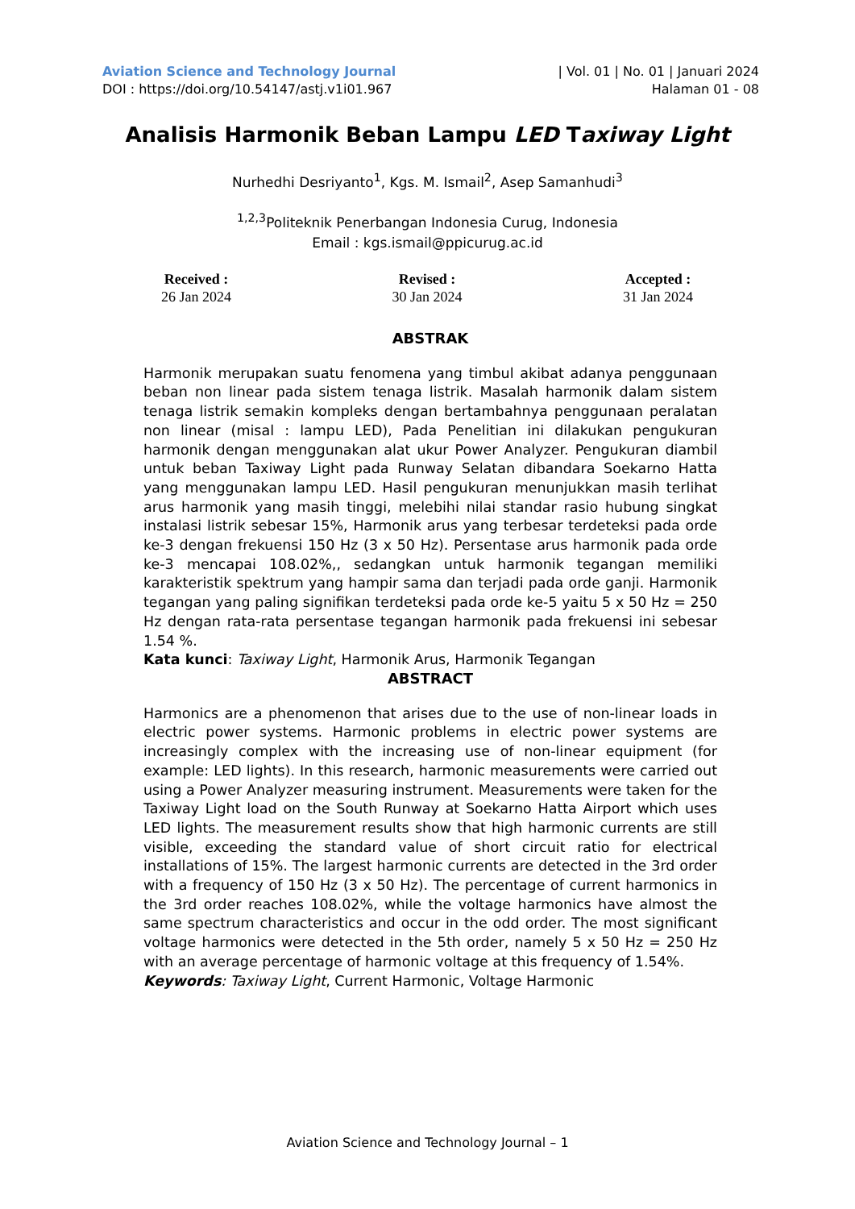Aviation Science and Technology Journal
DOI : https://doi.org/10.54147/astj.v1i01.967
| Vol. 01 | No. 01 | Januari 2024
Halaman 01 - 08
Analisis Harmonik Beban Lampu LED Taxiway Light
Nurhedhi Desriyanto<sup>1</sup>, Kgs. M. Ismail<sup>2</sup>, Asep Samanhudi<sup>3</sup>
<sup>1,2,3</sup>Politeknik Penerbangan Indonesia Curug, Indonesia
Email : kgs.ismail@ppicurug.ac.id
Received :
26 Jan 2024
Revised :
30 Jan 2024
Accepted :
31 Jan 2024
ABSTRAK
Harmonik merupakan suatu fenomena yang timbul akibat adanya penggunaan beban non linear pada sistem tenaga listrik. Masalah harmonik dalam sistem tenaga listrik semakin kompleks dengan bertambahnya penggunaan peralatan non linear (misal : lampu LED), Pada Penelitian ini dilakukan pengukuran harmonik dengan menggunakan alat ukur Power Analyzer. Pengukuran diambil untuk beban Taxiway Light pada Runway Selatan dibandara Soekarno Hatta yang menggunakan lampu LED. Hasil pengukuran menunjukkan masih terlihat arus harmonik yang masih tinggi, melebihi nilai standar rasio hubung singkat instalasi listrik sebesar 15%, Harmonik arus yang terbesar terdeteksi pada orde ke-3 dengan frekuensi 150 Hz (3 x 50 Hz). Persentase arus harmonik pada orde ke-3 mencapai 108.02%,, sedangkan untuk harmonik tegangan memiliki karakteristik spektrum yang hampir sama dan terjadi pada orde ganji. Harmonik tegangan yang paling signifikan terdeteksi pada orde ke-5 yaitu 5 x 50 Hz = 250 Hz dengan rata-rata persentase tegangan harmonik pada frekuensi ini sebesar 1.54 %.
Kata kunci: Taxiway Light, Harmonik Arus, Harmonik Tegangan
ABSTRACT
Harmonics are a phenomenon that arises due to the use of non-linear loads in electric power systems. Harmonic problems in electric power systems are increasingly complex with the increasing use of non-linear equipment (for example: LED lights). In this research, harmonic measurements were carried out using a Power Analyzer measuring instrument. Measurements were taken for the Taxiway Light load on the South Runway at Soekarno Hatta Airport which uses LED lights. The measurement results show that high harmonic currents are still visible, exceeding the standard value of short circuit ratio for electrical installations of 15%. The largest harmonic currents are detected in the 3rd order with a frequency of 150 Hz (3 x 50 Hz). The percentage of current harmonics in the 3rd order reaches 108.02%, while the voltage harmonics have almost the same spectrum characteristics and occur in the odd order. The most significant voltage harmonics were detected in the 5th order, namely 5 x 50 Hz = 250 Hz with an average percentage of harmonic voltage at this frequency of 1.54%.
Keywords: Taxiway Light, Current Harmonic, Voltage Harmonic
Aviation Science and Technology Journal – 1